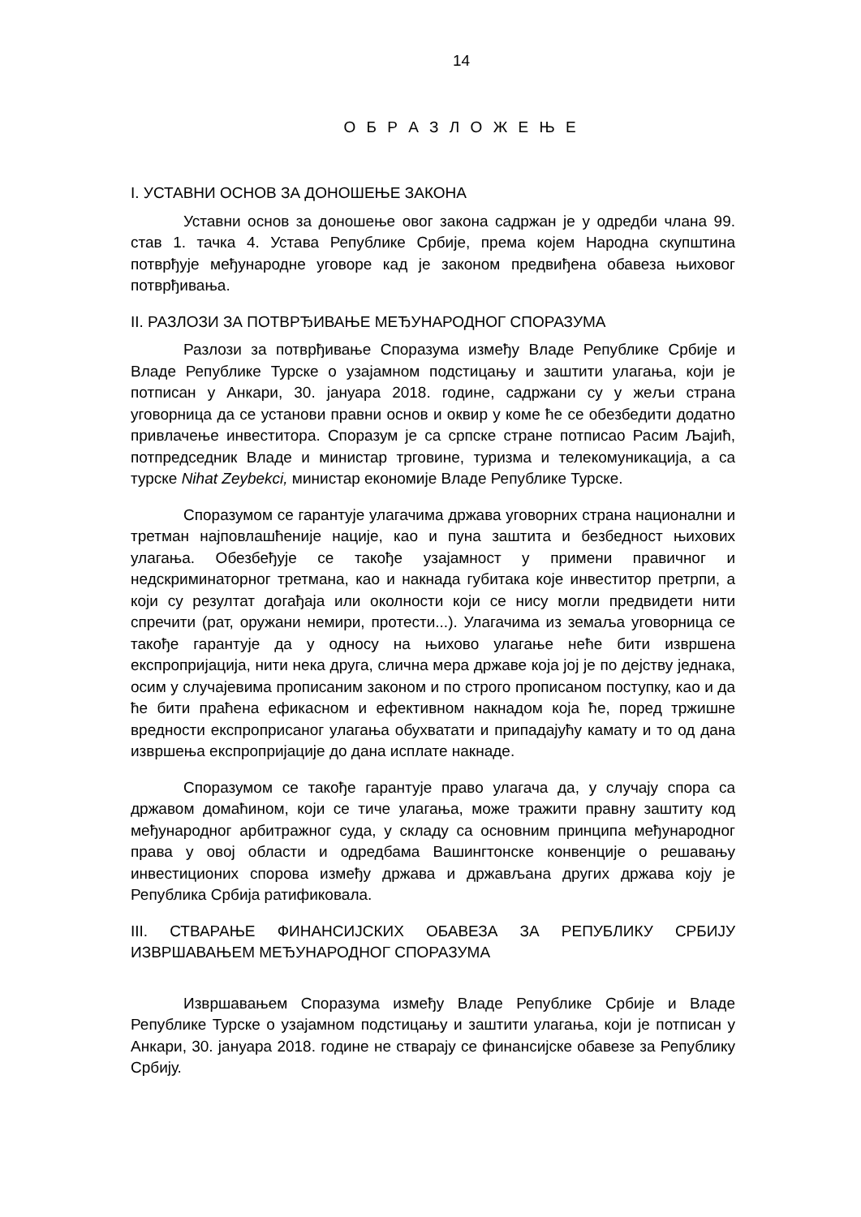14
О Б Р А З Л О Ж Е Њ Е
I. УСТАВНИ ОСНОВ ЗА ДОНОШЕЊЕ ЗАКОНА
Уставни основ за доношење овог закона садржан је у одредби члана 99. став 1. тачка 4. Устава Републике Србије, према којем Народна скупштина потврђује међународне уговоре кад је законом предвиђена обавеза њиховог потврђивања.
II. РАЗЛОЗИ ЗА ПОТВРЂИВАЊЕ МЕЂУНАРОДНОГ СПОРАЗУМА
Разлози за потврђивање Споразума између Владе Републике Србије и Владе Републике Турске о узајамном подстицању и заштити улагања, који је потписан у Анкари, 30. јануара 2018. године, садржани су у жељи страна уговорница да се установи правни основ и оквир у коме ће се обезбедити додатно привлачење инвеститора. Споразум је са српске стране потписао Расим Љајић, потпредседник Владе и министар трговине, туризма и телекомуникација, а са турске Nihat Zeybekci, министар економије Владе Републике Турске.
Споразумом се гарантује улагачима држава уговорних страна национални и третман најповлашћеније нације, као и пуна заштита и безбедност њихових улагања. Обезбеђује се такође узајамност у примени правичног и недскриминаторног третмана, као и накнада губитака које инвеститор претрпи, а који су резултат догађаја или околности који се нису могли предвидети нити спречити (рат, оружани немири, протести...). Улагачима из земаља уговорница се такође гарантује да у односу на њихово улагање неће бити извршена експропријација, нити нека друга, слична мера државе која јој је по дејству једнака, осим у случајевима прописаним законом и по строго прописаном поступку, као и да ће бити праћена ефикасном и ефективном накнадом која ће, поред тржишне вредности експроприсаног улагања обухватати и припадајућу камату и то од дана извршења експропријације до дана исплате накнаде.
Споразумом се такође гарантује право улагача да, у случају спора са државом домаћином, који се тиче улагања, може тражити правну заштиту код међународног арбитражног суда, у складу са основним принципа међународног права у овој области и одредбама Вашингтонске конвенције о решавању инвестиционих спорова између држава и држављана других држава коју је Република Србија ратификовала.
III. СТВАРАЊЕ ФИНАНСИЈСКИХ ОБАВЕЗА ЗА РЕПУБЛИКУ СРБИЈУ ИЗВРШАВАЊЕМ МЕЂУНАРОДНОГ СПОРАЗУМА
Извршавањем Споразума између Владе Републике Србије и Владе Републике Турске о узајамном подстицању и заштити улагања, који је потписан у Анкари, 30. јануара 2018. године не стварају се финансијске обавезе за Републику Србију.